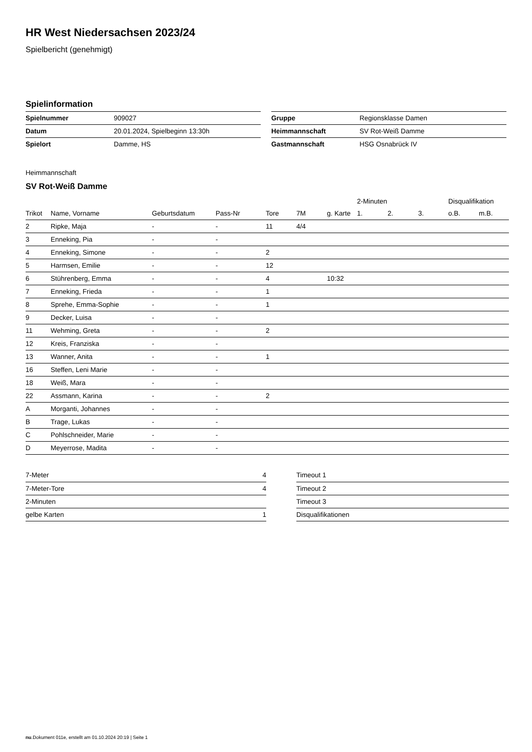HR West Niedersachsen 2023/24
Spielbericht (genehmigt)
Spielinformation
| Spielnummer | 909027 |
| Datum | 20.01.2024, Spielbeginn 13:30h |
| Spielort | Damme, HS |
| Gruppe | Regionsklasse Damen |
| Heimmannschaft | SV Rot-Weiß Damme |
| Gastmannschaft | HSG Osnabrück IV |
Heimmannschaft
SV Rot-Weiß Damme
| | | | | | | | 2-Minuten | | | Disqualifikation | |
| --- | --- | --- | --- | --- | --- | --- | --- | --- | --- | --- | --- |
| Trikot | Name, Vorname | Geburtsdatum | Pass-Nr | Tore | 7M | g. Karte | 1. | 2. | 3. | o.B. | m.B. |
| 2 | Ripke, Maja | - | - | 11 | 4/4 | | | | | | |
| 3 | Enneking, Pia | - | - | | | | | | | | |
| 4 | Enneking, Simone | - | - | 2 | | | | | | | |
| 5 | Harmsen, Emilie | - | - | 12 | | | | | | | |
| 6 | Stührenberg, Emma | - | - | 4 | | 10:32 | | | | | |
| 7 | Enneking, Frieda | - | - | 1 | | | | | | | |
| 8 | Sprehe, Emma-Sophie | - | - | 1 | | | | | | | |
| 9 | Decker, Luisa | - | - | | | | | | | | |
| 11 | Wehming, Greta | - | - | 2 | | | | | | | |
| 12 | Kreis, Franziska | - | - | | | | | | | | |
| 13 | Wanner, Anita | - | - | 1 | | | | | | | |
| 16 | Steffen, Leni Marie | - | - | | | | | | | | |
| 18 | Weiß, Mara | - | - | | | | | | | | |
| 22 | Assmann, Karina | - | - | 2 | | | | | | | |
| A | Morganti, Johannes | - | - | | | | | | | | |
| B | Trage, Lukas | - | - | | | | | | | | |
| C | Pohlschneider, Marie | - | - | | | | | | | | |
| D | Meyerrose, Madita | - | - | | | | | | | | |
| 7-Meter | 4 |
| 7-Meter-Tore | 4 |
| 2-Minuten | |
| gelbe Karten | 1 |
| Timeout 1 |
| Timeout 2 |
| Timeout 3 |
| Disqualifikationen |
nu.Dokument 011e, erstellt am 01.10.2024 20:19 | Seite 1